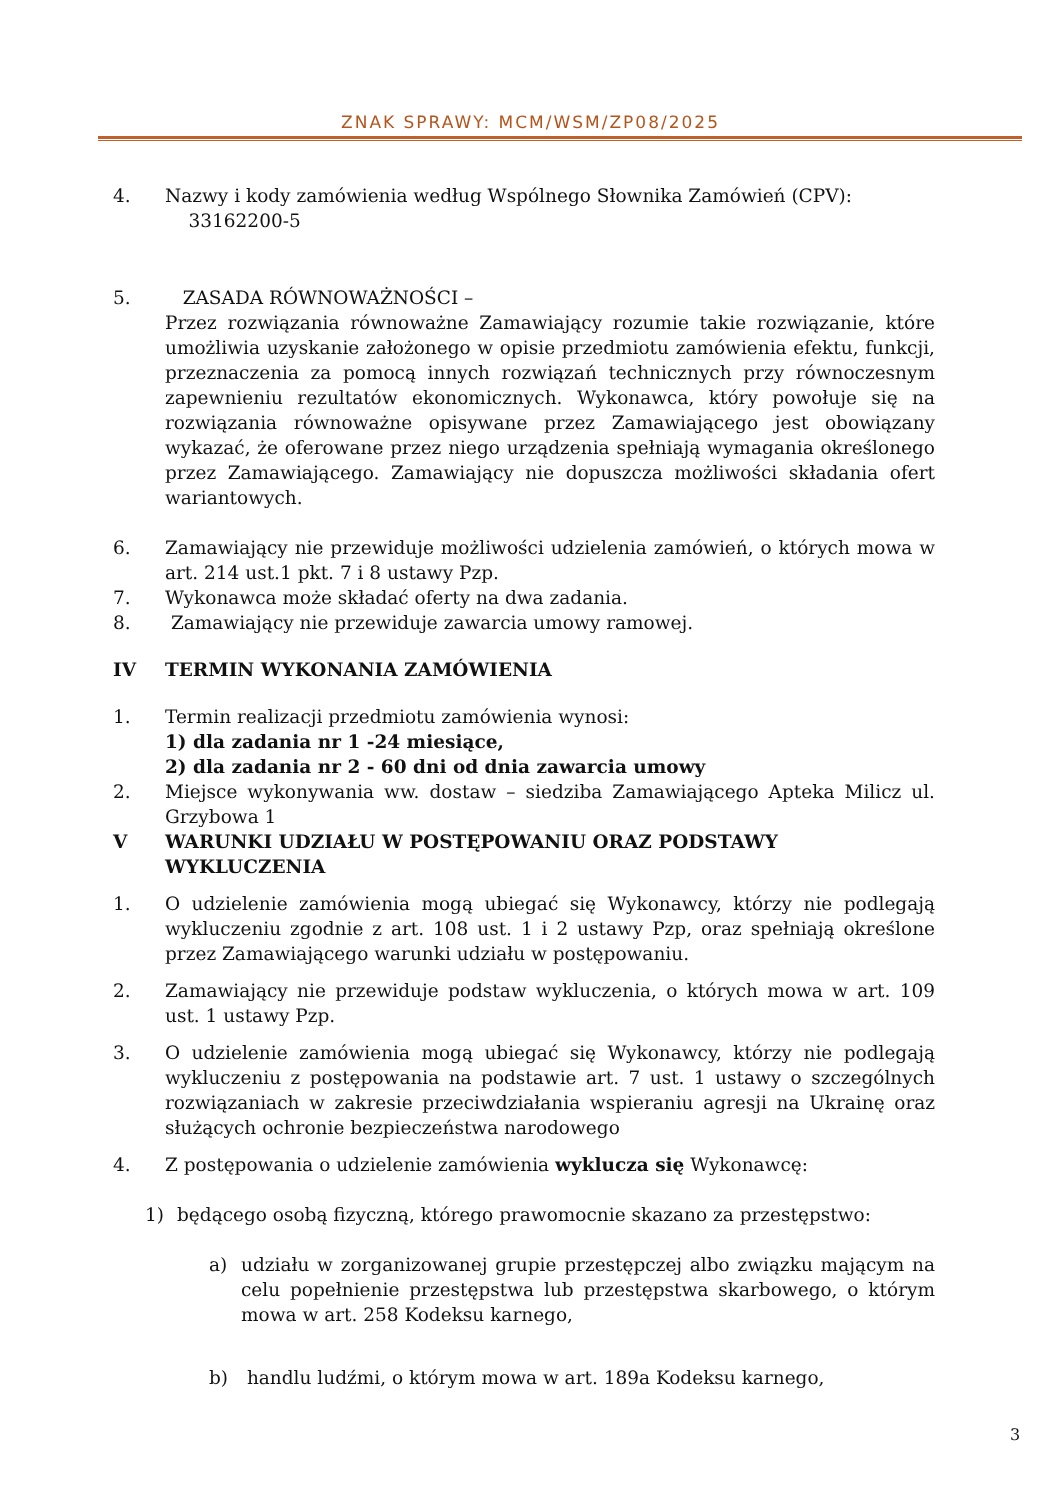ZNAK SPRAWY: MCM/WSM/ZP08/2025
4. Nazwy i kody zamówienia według Wspólnego Słownika Zamówień (CPV):
33162200-5
5. ZASADA RÓWNOWAŻNOŚCI –
Przez rozwiązania równoważne Zamawiający rozumie takie rozwiązanie, które umożliwia uzyskanie założonego w opisie przedmiotu zamówienia efektu, funkcji, przeznaczenia za pomocą innych rozwiązań technicznych przy równoczesnym zapewnieniu rezultatów ekonomicznych. Wykonawca, który powołuje się na rozwiązania równoważne opisywane przez Zamawiającego jest obowiązany wykazać, że oferowane przez niego urządzenia spełniają wymagania określonego przez Zamawiającego. Zamawiający nie dopuszcza możliwości składania ofert wariantowych.
6. Zamawiający nie przewiduje możliwości udzielenia zamówień, o których mowa w art. 214 ust.1 pkt. 7 i 8 ustawy Pzp.
7. Wykonawca może składać oferty na dwa zadania.
8. Zamawiający nie przewiduje zawarcia umowy ramowej.
IV TERMIN WYKONANIA ZAMÓWIENIA
1. Termin realizacji przedmiotu zamówienia wynosi:
1) dla zadania nr 1 -24 miesiące,
2) dla zadania nr 2 - 60 dni od dnia zawarcia umowy
2. Miejsce wykonywania ww. dostaw – siedziba Zamawiającego Apteka Milicz ul. Grzybowa 1
V WARUNKI UDZIAŁU W POSTĘPOWANIU ORAZ PODSTAWY WYKLUCZENIA
1. O udzielenie zamówienia mogą ubiegać się Wykonawcy, którzy nie podlegają wykluczeniu zgodnie z art. 108 ust. 1 i 2 ustawy Pzp, oraz spełniają określone przez Zamawiającego warunki udziału w postępowaniu.
2. Zamawiający nie przewiduje podstaw wykluczenia, o których mowa w art. 109 ust. 1 ustawy Pzp.
3. O udzielenie zamówienia mogą ubiegać się Wykonawcy, którzy nie podlegają wykluczeniu z postępowania na podstawie art. 7 ust. 1 ustawy o szczególnych rozwiązaniach w zakresie przeciwdziałania wspieraniu agresji na Ukrainę oraz służących ochronie bezpieczeństwa narodowego
4. Z postępowania o udzielenie zamówienia wyklucza się Wykonawcę:
1) będącego osobą fizyczną, którego prawomocnie skazano za przestępstwo:
a) udziału w zorganizowanej grupie przestępczej albo związku mającym na celu popełnienie przestępstwa lub przestępstwa skarbowego, o którym mowa w art. 258 Kodeksu karnego,
b) handlu ludźmi, o którym mowa w art. 189a Kodeksu karnego,
3